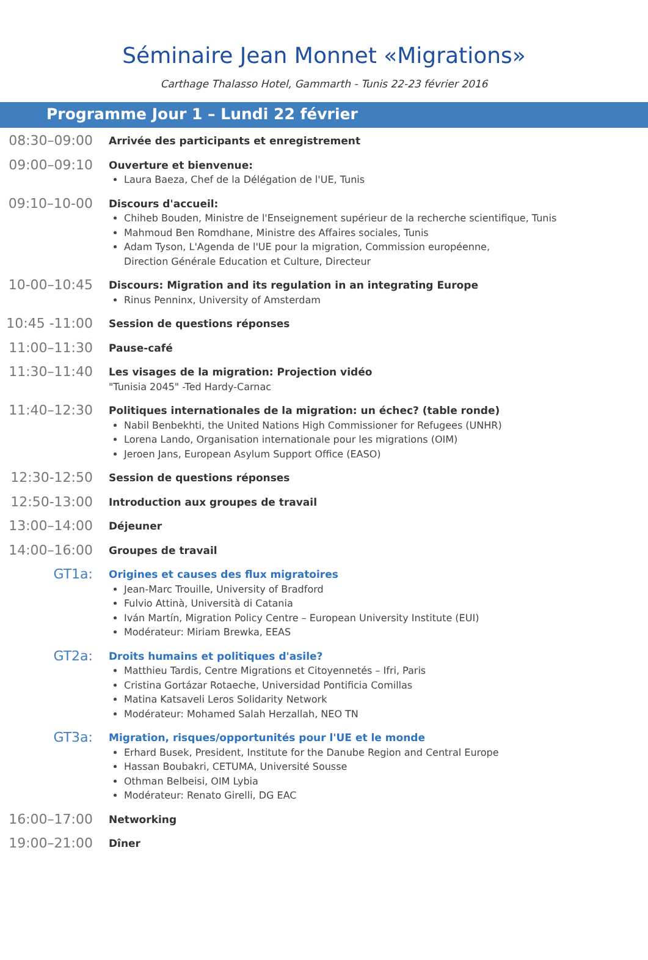Séminaire Jean Monnet «Migrations»
Carthage Thalasso Hotel, Gammarth - Tunis 22-23 février 2016
Programme Jour 1 – Lundi 22 février
08:30–09:00
Arrivée des participants et enregistrement
09:00–09:10
Ouverture et bienvenue:
Laura Baeza, Chef de la Délégation de l'UE, Tunis
09:10–10-00
Discours d'accueil:
Chiheb Bouden, Ministre de l'Enseignement supérieur de la recherche scientifique, Tunis
Mahmoud Ben Romdhane, Ministre des Affaires sociales, Tunis
Adam Tyson, L'Agenda de l'UE pour la migration, Commission européenne,
Direction Générale Education et Culture, Directeur
10-00–10:45
Discours: Migration and its regulation in an integrating Europe
Rinus Penninx, University of Amsterdam
10:45 -11:00
Session de questions réponses
11:00–11:30
Pause-café
11:30–11:40
Les visages de la migration: Projection vidéo
"Tunisia 2045" -Ted Hardy-Carnac
11:40–12:30
Politiques internationales de la migration: un échec? (table ronde)
Nabil Benbekhti, the United Nations High Commissioner for Refugees (UNHR)
Lorena Lando, Organisation internationale pour les migrations (OIM)
Jeroen Jans, European Asylum Support Office (EASO)
12:30-12:50
Session de questions réponses
12:50-13:00
Introduction aux groupes de travail
13:00–14:00
Déjeuner
14:00–16:00
Groupes de travail
GT1a:
Origines et causes des flux migratoires
Jean-Marc Trouille, University of Bradford
Fulvio Attinà, Università di Catania
Iván Martín, Migration Policy Centre – European University Institute (EUI)
Modérateur: Miriam Brewka, EEAS
GT2a:
Droits humains et politiques d'asile?
Matthieu Tardis, Centre Migrations et Citoyennetés – Ifri, Paris
Cristina Gortázar Rotaeche, Universidad Pontificia Comillas
Matina Katsaveli Leros Solidarity Network
Modérateur: Mohamed Salah Herzallah, NEO TN
GT3a:
Migration, risques/opportunités pour l'UE et le monde
Erhard Busek, President, Institute for the Danube Region and Central Europe
Hassan Boubakri, CETUMA, Université Sousse
Othman Belbeisi, OIM Lybia
Modérateur: Renato Girelli, DG EAC
16:00–17:00
Networking
19:00–21:00
Dîner